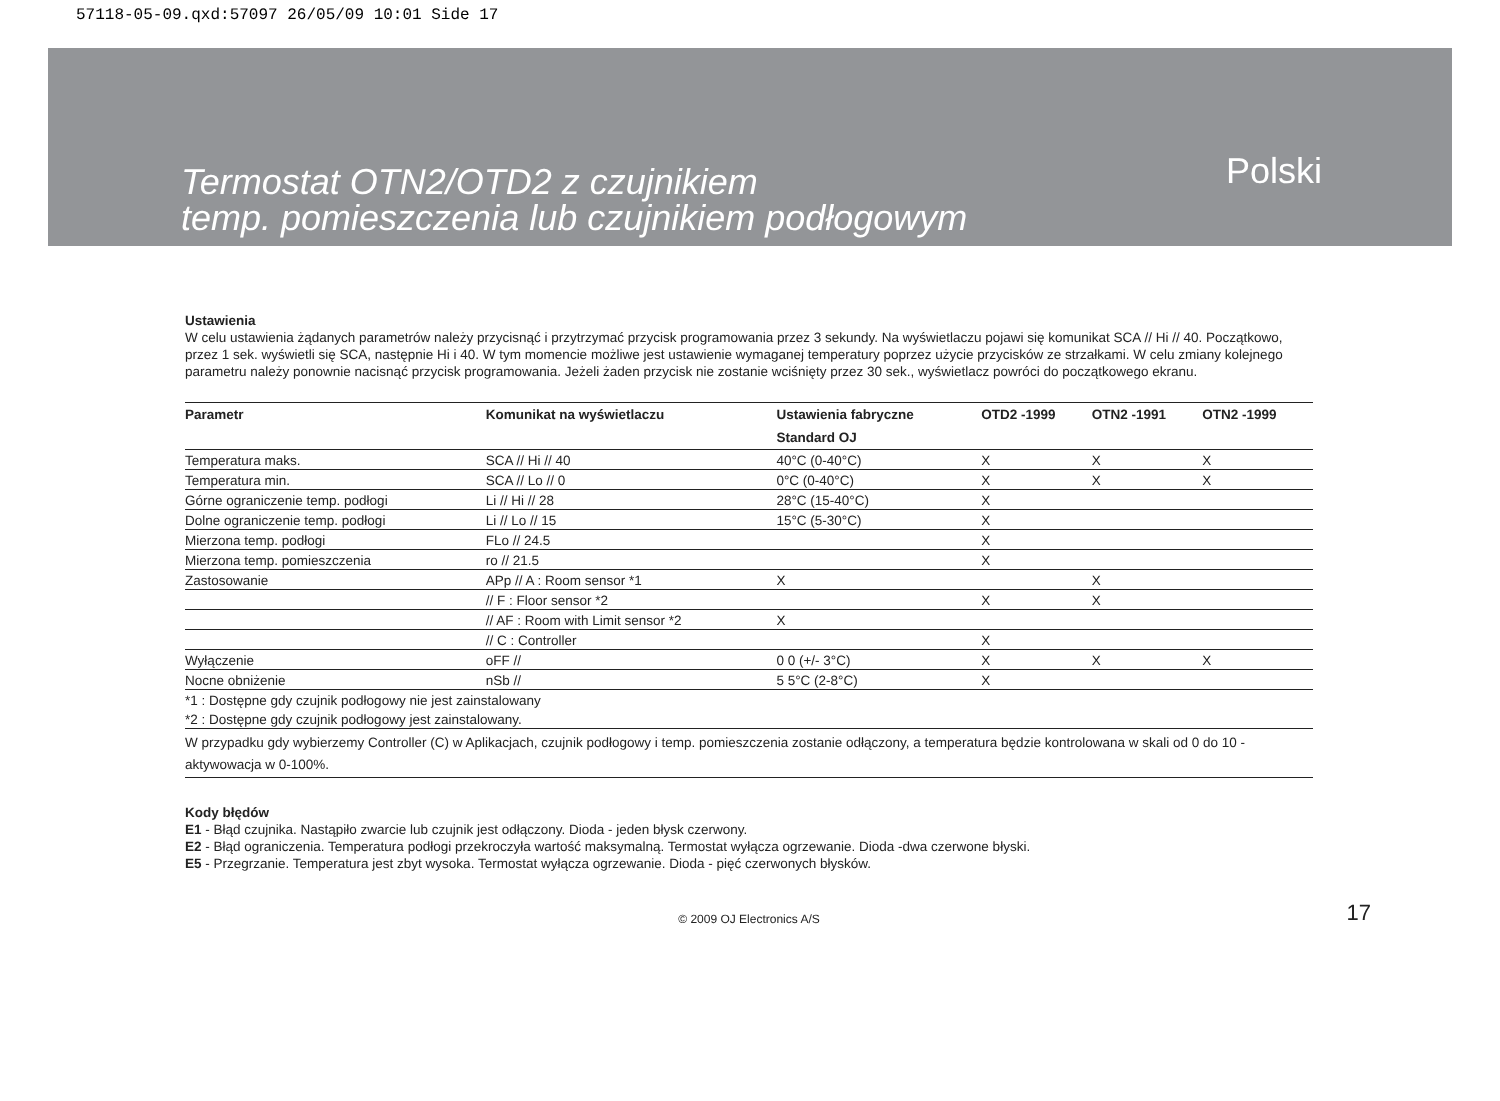57118-05-09.qxd:57097 26/05/09 10:01 Side 17
Termostat OTN2/OTD2 z czujnikiem
temp. pomieszczenia lub czujnikiem podłogowym
Polski
Ustawienia
W celu ustawienia żądanych parametrów należy przycisnąć i przytrzymać przycisk programowania przez 3 sekundy. Na wyświetlaczu pojawi się komunikat SCA // Hi // 40. Początkowo, przez 1 sek. wyświetli się SCA, następnie Hi i 40. W tym momencie możliwe jest ustawienie wymaganej temperatury poprzez użycie przycisków ze strzałkami. W celu zmiany kolejnego parametru należy ponownie nacisnąć przycisk programowania. Jeżeli żaden przycisk nie zostanie wciśnięty przez 30 sek., wyświetlacz powróci do początkowego ekranu.
| Parametr | Komunikat na wyświetlaczu | Ustawienia fabryczne | OTD2 -1999 | OTN2 -1991 | OTN2 -1999 |
| --- | --- | --- | --- | --- | --- |
| | | Standard OJ | | | |
| Temperatura maks. | SCA // Hi // 40 | 40°C (0-40°C) | X | X | X |
| Temperatura min. | SCA // Lo // 0 | 0°C (0-40°C) | X | X | X |
| Górne ograniczenie temp. podłogi | Li // Hi // 28 | 28°C (15-40°C) | X | | |
| Dolne ograniczenie temp. podłogi | Li // Lo // 15 | 15°C (5-30°C) | X | | |
| Mierzona temp. podłogi | FLo // 24.5 | | X | | |
| Mierzona temp. pomieszczenia | ro // 21.5 | | X | | |
| Zastosowanie | APp // A : Room sensor *1 | X | | X | |
| | // F : Floor sensor *2 | | X | X | |
| | // AF : Room with Limit sensor *2 | X | | | |
| | // C : Controller | | X | | |
| Wyłączenie | oFF // | 0 0 (+/- 3°C) | X | X | X |
| Nocne obniżenie | nSb // | 5 5°C (2-8°C) | X | | |
| *1 : Dostępne gdy czujnik podłogowy nie jest zainstalowany | | | | | |
| *2 : Dostępne gdy czujnik podłogowy jest zainstalowany. | | | | | |
| W przypadku gdy wybierzemy Controller (C) w Aplikacjach, czujnik podłogowy i temp. pomieszczenia zostanie odłączony, a temperatura będzie kontrolowana w skali od 0 do 10 - aktywowacja w 0-100%. | | | | | |
Kody błędów
E1 - Błąd czujnika. Nastąpiło zwarcie lub czujnik jest odłączony. Dioda - jeden błysk czerwony.
E2 - Błąd ograniczenia. Temperatura podłogi przekroczyła wartość maksymalną. Termostat wyłącza ogrzewanie. Dioda -dwa czerwone błyski.
E5 - Przegrzanie. Temperatura jest zbyt wysoka. Termostat wyłącza ogrzewanie. Dioda - pięć czerwonych błysków.
© 2009 OJ Electronics A/S 17